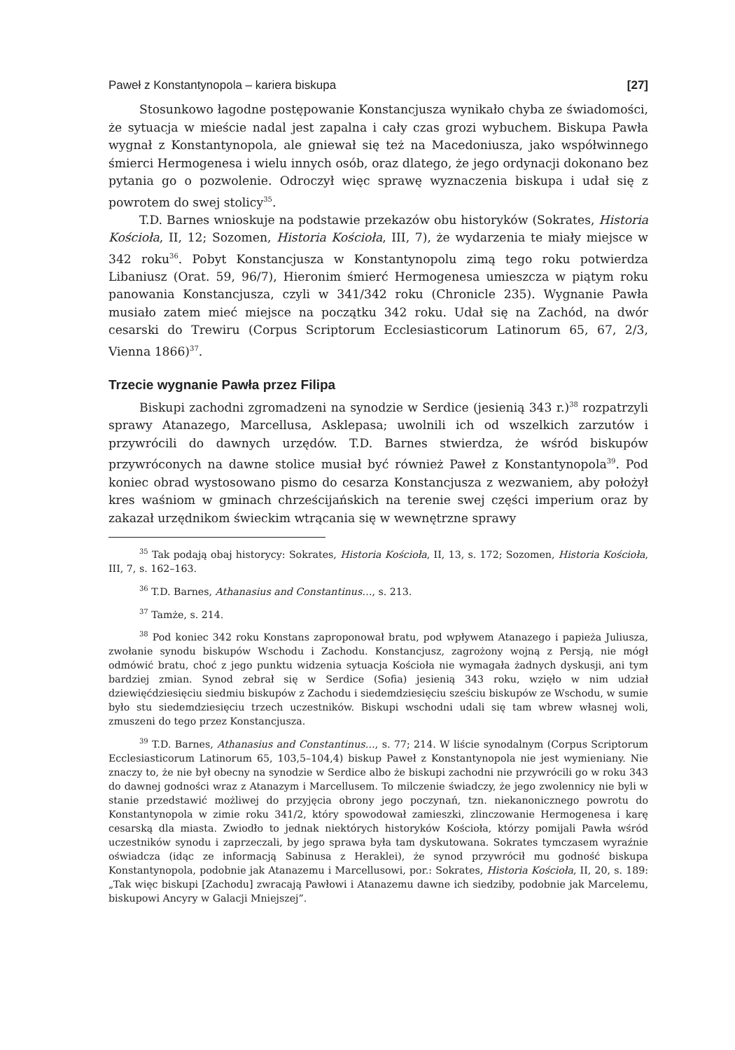Paweł z Konstantynopola – kariera biskupa [27]
Stosunkowo łagodne postępowanie Konstancjusza wynikało chyba ze świadomości, że sytuacja w mieście nadal jest zapalna i cały czas grozi wybuchem. Biskupa Pawła wygnał z Konstantynopola, ale gniewał się też na Macedoniusza, jako współwinnego śmierci Hermogenesa i wielu innych osób, oraz dlatego, że jego ordynacji dokonano bez pytania go o pozwolenie. Odroczył więc sprawę wyznaczenia biskupa i udał się z powrotem do swej stolicy<sup>35</sup>.
T.D. Barnes wnioskuje na podstawie przekazów obu historyków (Sokrates, Historia Kościoła, II, 12; Sozomen, Historia Kościoła, III, 7), że wydarzenia te miały miejsce w 342 roku<sup>36</sup>. Pobyt Konstancjusza w Konstantynopolu zimą tego roku potwierdza Libaniusz (Orat. 59, 96/7), Hieronim śmierć Hermogenesa umieszcza w piątym roku panowania Konstancjusza, czyli w 341/342 roku (Chronicle 235). Wygnanie Pawła musiało zatem mieć miejsce na początku 342 roku. Udał się na Zachód, na dwór cesarski do Trewiru (Corpus Scriptorum Ecclesiasticorum Latinorum 65, 67, 2/3, Vienna 1866)<sup>37</sup>.
Trzecie wygnanie Pawła przez Filipa
Biskupi zachodni zgromadzeni na synodzie w Serdice (jesienią 343 r.)<sup>38</sup> rozpatrzyli sprawy Atanazego, Marcellusa, Asklepasa; uwolnili ich od wszelkich zarzutów i przywrócili do dawnych urzędów. T.D. Barnes stwierdza, że wśród biskupów przywróconych na dawne stolice musiał być również Paweł z Konstantynopola<sup>39</sup>. Pod koniec obrad wystosowano pismo do cesarza Konstancjusza z wezwaniem, aby położył kres waśniom w gminach chrześcijańskich na terenie swej części imperium oraz by zakazał urzędnikom świeckim wtrącania się w wewnętrzne sprawy
<sup>35</sup> Tak podają obaj historycy: Sokrates, Historia Kościoła, II, 13, s. 172; Sozomen, Historia Kościoła, III, 7, s. 162–163.
<sup>36</sup> T.D. Barnes, Athanasius and Constantinus…, s. 213.
<sup>37</sup> Tamże, s. 214.
<sup>38</sup> Pod koniec 342 roku Konstans zaproponował bratu, pod wpływem Atanazego i papieża Juliusza, zwołanie synodu biskupów Wschodu i Zachodu. Konstancjusz, zagrożony wojną z Persją, nie mógł odmówić bratu, choć z jego punktu widzenia sytuacja Kościoła nie wymagała żadnych dyskusji, ani tym bardziej zmian. Synod zebrał się w Serdice (Sofia) jesienią 343 roku, wzięło w nim udział dziewięćdziesięciu siedmiu biskupów z Zachodu i siedemdziesięciu sześciu biskupów ze Wschodu, w sumie było stu siedemdziesięciu trzech uczestników. Biskupi wschodni udali się tam wbrew własnej woli, zmuszeni do tego przez Konstancjusza.
<sup>39</sup> T.D. Barnes, Athanasius and Constantinus…, s. 77; 214. W liście synodalnym (Corpus Scriptorum Ecclesiasticorum Latinorum 65, 103,5–104,4) biskup Paweł z Konstantynopola nie jest wymieniany. Nie znaczy to, że nie był obecny na synodzie w Serdice albo że biskupi zachodni nie przywrócili go w roku 343 do dawnej godności wraz z Atanazym i Marcellusem. To milczenie świadczy, że jego zwolennicy nie byli w stanie przedstawić możliwej do przyjęcia obrony jego poczynań, tzn. niekanonicznego powrotu do Konstantynopola w zimie roku 341/2, który spowodował zamieszki, zlinczowanie Hermogenesa i karę cesarską dla miasta. Zwiodło to jednak niektórych historyków Kościoła, którzy pomijali Pawła wśród uczestników synodu i zaprzeczali, by jego sprawa była tam dyskutowana. Sokrates tymczasem wyraźnie oświadcza (idąc ze informacją Sabinusa z Heraklei), że synod przywrócił mu godność biskupa Konstantynopola, podobnie jak Atanazemu i Marcellusowi, por.: Sokrates, Historia Kościoła, II, 20, s. 189: „Tak więc biskupi [Zachodu] zwracają Pawłowi i Atanazemu dawne ich siedziby, podobnie jak Marcelemu, biskupowi Ancyry w Galacji Mniejszej”.